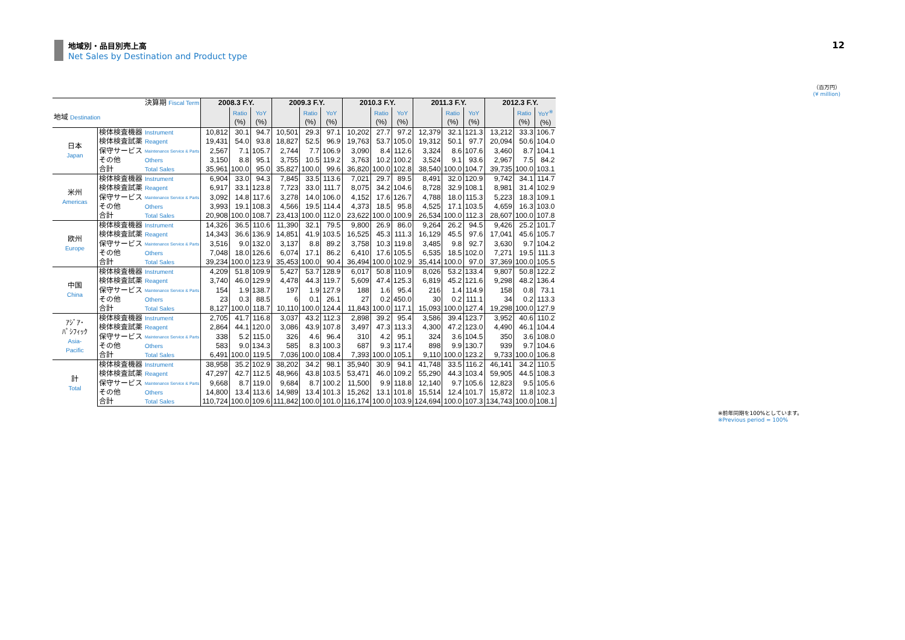地域別・品目別売上高
Net Sales by Destination and Product type
12
（百万円）
(¥ million)
| 決算期 Fiscal Term | | | 2008.3 F.Y. | | | 2009.3 F.Y. | | | 2010.3 F.Y. | | | 2011.3 F.Y. | | | 2012.3 F.Y. | | |
| --- | --- | --- | --- | --- | --- | --- | --- | --- | --- | --- | --- | --- | --- | --- | --- | --- | --- |
| 地域 Destination | | | | Ratio (%) | YoY (%) | | Ratio (%) | YoY (%) | | Ratio (%) | YoY (%) | | Ratio (%) | YoY (%) | | Ratio (%) | YoY<sup>※</sup> (%) |
| 日本 Japan | 検体検査機器 | Instrument | 10,812 | 30.1 | 94.7 | 10,501 | 29.3 | 97.1 | 10,202 | 27.7 | 97.2 | 12,379 | 32.1 | 121.3 | 13,212 | 33.3 | 106.7 |
| | 検体検査試薬 | Reagent | 19,431 | 54.0 | 93.8 | 18,827 | 52.5 | 96.9 | 19,763 | 53.7 | 105.0 | 19,312 | 50.1 | 97.7 | 20,094 | 50.6 | 104.0 |
| | 保守サービス | Maintenance Service & Parts | 2,567 | 7.1 | 105.7 | 2,744 | 7.7 | 106.9 | 3,090 | 8.4 | 112.6 | 3,324 | 8.6 | 107.6 | 3,460 | 8.7 | 104.1 |
| | その他 | Others | 3,150 | 8.8 | 95.1 | 3,755 | 10.5 | 119.2 | 3,763 | 10.2 | 100.2 | 3,524 | 9.1 | 93.6 | 2,967 | 7.5 | 84.2 |
| | 合計 | Total Sales | 35,961 | 100.0 | 95.0 | 35,827 | 100.0 | 99.6 | 36,820 | 100.0 | 102.8 | 38,540 | 100.0 | 104.7 | 39,735 | 100.0 | 103.1 |
| 米州 Americas | 検体検査機器 | Instrument | 6,904 | 33.0 | 94.3 | 7,845 | 33.5 | 113.6 | 7,021 | 29.7 | 89.5 | 8,491 | 32.0 | 120.9 | 9,742 | 34.1 | 114.7 |
| | 検体検査試薬 | Reagent | 6,917 | 33.1 | 123.8 | 7,723 | 33.0 | 111.7 | 8,075 | 34.2 | 104.6 | 8,728 | 32.9 | 108.1 | 8,981 | 31.4 | 102.9 |
| | 保守サービス | Maintenance Service & Parts | 3,092 | 14.8 | 117.6 | 3,278 | 14.0 | 106.0 | 4,152 | 17.6 | 126.7 | 4,788 | 18.0 | 115.3 | 5,223 | 18.3 | 109.1 |
| | その他 | Others | 3,993 | 19.1 | 108.3 | 4,566 | 19.5 | 114.4 | 4,373 | 18.5 | 95.8 | 4,525 | 17.1 | 103.5 | 4,659 | 16.3 | 103.0 |
| | 合計 | Total Sales | 20,908 | 100.0 | 108.7 | 23,413 | 100.0 | 112.0 | 23,622 | 100.0 | 100.9 | 26,534 | 100.0 | 112.3 | 28,607 | 100.0 | 107.8 |
| 欧州 Europe | 検体検査機器 | Instrument | 14,326 | 36.5 | 110.6 | 11,390 | 32.1 | 79.5 | 9,800 | 26.9 | 86.0 | 9,264 | 26.2 | 94.5 | 9,426 | 25.2 | 101.7 |
| | 検体検査試薬 | Reagent | 14,343 | 36.6 | 136.9 | 14,851 | 41.9 | 103.5 | 16,525 | 45.3 | 111.3 | 16,129 | 45.5 | 97.6 | 17,041 | 45.6 | 105.7 |
| | 保守サービス | Maintenance Service & Parts | 3,516 | 9.0 | 132.0 | 3,137 | 8.8 | 89.2 | 3,758 | 10.3 | 119.8 | 3,485 | 9.8 | 92.7 | 3,630 | 9.7 | 104.2 |
| | その他 | Others | 7,048 | 18.0 | 126.6 | 6,074 | 17.1 | 86.2 | 6,410 | 17.6 | 105.5 | 6,535 | 18.5 | 102.0 | 7,271 | 19.5 | 111.3 |
| | 合計 | Total Sales | 39,234 | 100.0 | 123.9 | 35,453 | 100.0 | 90.4 | 36,494 | 100.0 | 102.9 | 35,414 | 100.0 | 97.0 | 37,369 | 100.0 | 105.5 |
| 中国 China | 検体検査機器 | Instrument | 4,209 | 51.8 | 109.9 | 5,427 | 53.7 | 128.9 | 6,017 | 50.8 | 110.9 | 8,026 | 53.2 | 133.4 | 9,807 | 50.8 | 122.2 |
| | 検体検査試薬 | Reagent | 3,740 | 46.0 | 129.9 | 4,478 | 44.3 | 119.7 | 5,609 | 47.4 | 125.3 | 6,819 | 45.2 | 121.6 | 9,298 | 48.2 | 136.4 |
| | 保守サービス | Maintenance Service & Parts | 154 | 1.9 | 138.7 | 197 | 1.9 | 127.9 | 188 | 1.6 | 95.4 | 216 | 1.4 | 114.9 | 158 | 0.8 | 73.1 |
| | その他 | Others | 23 | 0.3 | 88.5 | 6 | 0.1 | 26.1 | 27 | 0.2 | 450.0 | 30 | 0.2 | 111.1 | 34 | 0.2 | 113.3 |
| | 合計 | Total Sales | 8,127 | 100.0 | 118.7 | 10,110 | 100.0 | 124.4 | 11,843 | 100.0 | 117.1 | 15,093 | 100.0 | 127.4 | 19,298 | 100.0 | 127.9 |
| ｱｼﾞｱ･ ﾊﾟｼﾌｨｯｸ Asia- Pacific | 検体検査機器 | Instrument | 2,705 | 41.7 | 116.8 | 3,037 | 43.2 | 112.3 | 2,898 | 39.2 | 95.4 | 3,586 | 39.4 | 123.7 | 3,952 | 40.6 | 110.2 |
| | 検体検査試薬 | Reagent | 2,864 | 44.1 | 120.0 | 3,086 | 43.9 | 107.8 | 3,497 | 47.3 | 113.3 | 4,300 | 47.2 | 123.0 | 4,490 | 46.1 | 104.4 |
| | 保守サービス | Maintenance Service & Parts | 338 | 5.2 | 115.0 | 326 | 4.6 | 96.4 | 310 | 4.2 | 95.1 | 324 | 3.6 | 104.5 | 350 | 3.6 | 108.0 |
| | その他 | Others | 583 | 9.0 | 134.3 | 585 | 8.3 | 100.3 | 687 | 9.3 | 117.4 | 898 | 9.9 | 130.7 | 939 | 9.7 | 104.6 |
| | 合計 | Total Sales | 6,491 | 100.0 | 119.5 | 7,036 | 100.0 | 108.4 | 7,393 | 100.0 | 105.1 | 9,110 | 100.0 | 123.2 | 9,733 | 100.0 | 106.8 |
| 計 Total | 検体検査機器 | Instrument | 38,958 | 35.2 | 102.9 | 38,202 | 34.2 | 98.1 | 35,940 | 30.9 | 94.1 | 41,748 | 33.5 | 116.2 | 46,141 | 34.2 | 110.5 |
| | 検体検査試薬 | Reagent | 47,297 | 42.7 | 112.5 | 48,966 | 43.8 | 103.5 | 53,471 | 46.0 | 109.2 | 55,290 | 44.3 | 103.4 | 59,905 | 44.5 | 108.3 |
| | 保守サービス | Maintenance Service & Parts | 9,668 | 8.7 | 119.0 | 9,684 | 8.7 | 100.2 | 11,500 | 9.9 | 118.8 | 12,140 | 9.7 | 105.6 | 12,823 | 9.5 | 105.6 |
| | その他 | Others | 14,800 | 13.4 | 113.6 | 14,989 | 13.4 | 101.3 | 15,262 | 13.1 | 101.8 | 15,514 | 12.4 | 101.7 | 15,872 | 11.8 | 102.3 |
| | 合計 | Total Sales | 110,724 | 100.0 | 109.6 | 111,842 | 100.0 | 101.0 | 116,174 | 100.0 | 103.9 | 124,694 | 100.0 | 107.3 | 134,743 | 100.0 | 108.1 |
※前年同期を100%としています。
※Previous period = 100%